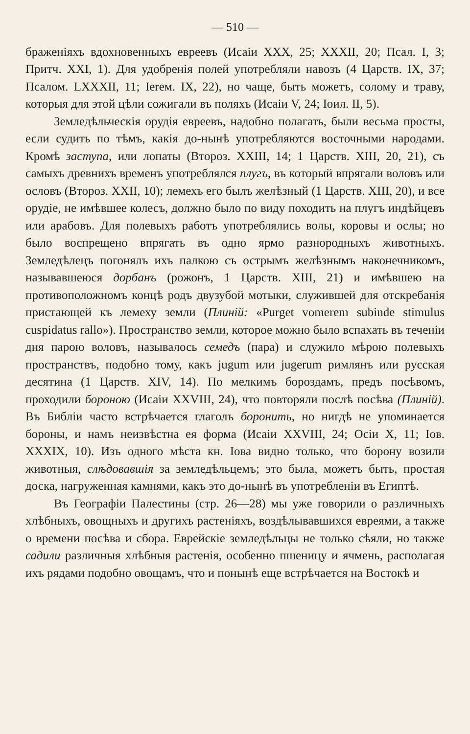— 510 —
браженіяхъ вдохновенныхъ евреевъ (Исаіи XXX, 25; XXXII, 20; Псал. I, 3; Притч. XXI, 1). Для удобренія полей употребляли навозъ (4 Царств. IX, 37; Псалом. LXXXII, 11; Ierем. IX, 22), но чаще, быть можетъ, солому и траву, которыя для этой цѣли сожигали въ поляхъ (Исаіи V, 24; Іоил. II, 5).
Земледѣльческія орудія евреевъ, надобно полагать, были весьма просты, если судить по тѣмъ, какія до-нынѣ употребляются восточными народами. Кромѣ заступа, или лопаты (Второз. XXIII, 14; 1 Царств. XIII, 20, 21), съ самыхъ древнихъ временъ употреблялся плугъ, въ который впрягали воловъ или ословъ (Второз. XXII, 10); лемехъ его былъ желѣзный (1 Царств. XIII, 20), и все орудіе, не имѣвшее колесъ, должно было по виду походить на плугъ индѣйцевъ или арабовъ. Для полевыхъ работъ употреблялись волы, коровы и ослы; но было воспрещено впрягать въ одно ярмо разнородныхъ животныхъ. Земледѣлецъ погонялъ ихъ палкою съ острымъ желѣзнымъ наконечникомъ, называвшеюся дорбанъ (рожонъ, 1 Царств. XIII, 21) и имѣвшею на противоположномъ концѣ родъ двузубой мотыки, служившей для отскребанія пристающей къ лемеху земли (Плиній: «Purget vomerem subinde stimulus cuspidatus rallo»). Пространство земли, которое можно было вспахать въ теченіи дня парою воловъ, называлось семедъ (пара) и служило мѣрою полевыхъ пространствъ, подобно тому, какъ jugum или jugerum римлянъ или русская десятина (1 Царств. XIV, 14). По мелкимъ бороздамъ, предъ посѣвомъ, проходили бороною (Исаіи XXVIII, 24), что повторяли послѣ посѣва (Плиній). Въ Библіи часто встрѣчается глаголъ боронить, но нигдѣ не упоминается бороны, и намъ неизвѣстна ея форма (Исаіи XXVIII, 24; Осіи X, 11; Іов. XXXIX, 10). Изъ одного мѣста кн. Іова видно только, что борону возили животныя, слѣдовавшія за земледѣльцемъ; это была, можетъ быть, простая доска, нагруженная камнями, какъ это до-нынѣ въ употребленіи въ Египтѣ.
Въ Географіи Палестины (стр. 26—28) мы уже говорили о различныхъ хлѣбныхъ, овощныхъ и другихъ растеніяхъ, воздѣлывавшихся евреями, а также о времени посѣва и сбора. Еврейскіе земледѣльцы не только сѣяли, но также садили различныя хлѣбныя растенія, особенно пшеницу и ячмень, располагая ихъ рядами подобно овощамъ, что и понынѣ еще встрѣчается на Востокѣ и